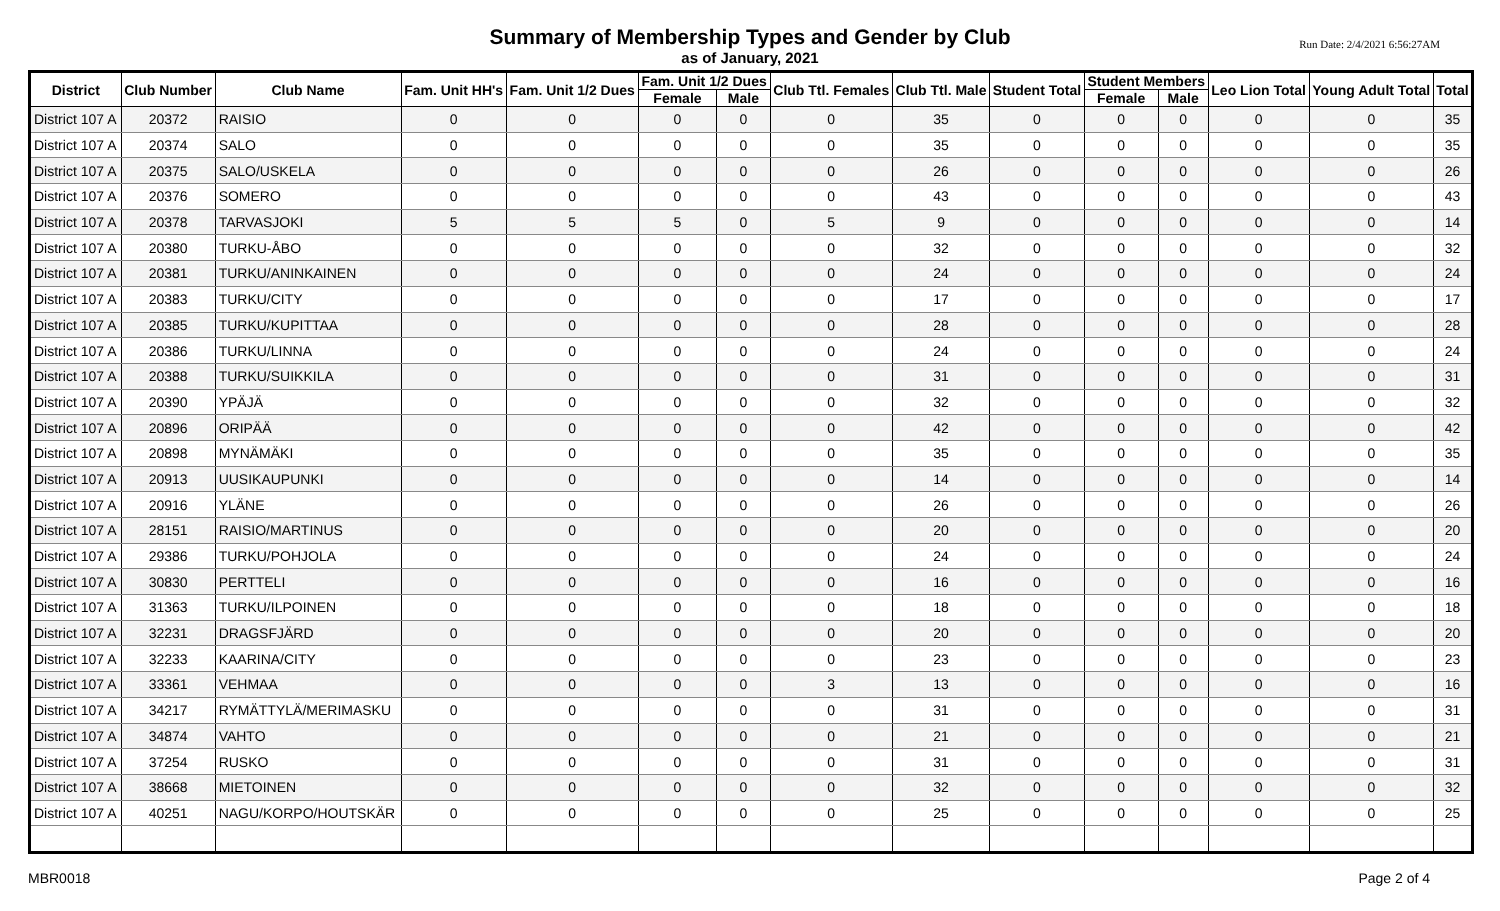Summary of Membership Types and Gender by Club
as of January, 2021
Run Date: 2/4/2021 6:56:27AM
| District | Club Number | Club Name | Fam. Unit HH's | Fam. Unit 1/2 Dues | Fam. Unit 1/2 Dues | | Club Ttl. Females | Club Ttl. Male | Student Total | Student Members | | Leo Lion Total | Young Adult Total | Total |
| --- | --- | --- | --- | --- | --- | --- | --- | --- | --- | --- | --- | --- | --- | --- |
| | | | | | Female | Male | | | | Female | Male | | | |
| District 107 A | 20372 | RAISIO | 0 | 0 | 0 | 0 | 0 | 35 | 0 | 0 | 0 | 0 | 0 | 35 |
| District 107 A | 20374 | SALO | 0 | 0 | 0 | 0 | 0 | 35 | 0 | 0 | 0 | 0 | 0 | 35 |
| District 107 A | 20375 | SALO/USKELA | 0 | 0 | 0 | 0 | 0 | 26 | 0 | 0 | 0 | 0 | 0 | 26 |
| District 107 A | 20376 | SOMERO | 0 | 0 | 0 | 0 | 0 | 43 | 0 | 0 | 0 | 0 | 0 | 43 |
| District 107 A | 20378 | TARVASJOKI | 5 | 5 | 5 | 0 | 5 | 9 | 0 | 0 | 0 | 0 | 0 | 14 |
| District 107 A | 20380 | TURKU-ÅBO | 0 | 0 | 0 | 0 | 0 | 32 | 0 | 0 | 0 | 0 | 0 | 32 |
| District 107 A | 20381 | TURKU/ANINKAINEN | 0 | 0 | 0 | 0 | 0 | 24 | 0 | 0 | 0 | 0 | 0 | 24 |
| District 107 A | 20383 | TURKU/CITY | 0 | 0 | 0 | 0 | 0 | 17 | 0 | 0 | 0 | 0 | 0 | 17 |
| District 107 A | 20385 | TURKU/KUPITTAA | 0 | 0 | 0 | 0 | 0 | 28 | 0 | 0 | 0 | 0 | 0 | 28 |
| District 107 A | 20386 | TURKU/LINNA | 0 | 0 | 0 | 0 | 0 | 24 | 0 | 0 | 0 | 0 | 0 | 24 |
| District 107 A | 20388 | TURKU/SUIKKILA | 0 | 0 | 0 | 0 | 0 | 31 | 0 | 0 | 0 | 0 | 0 | 31 |
| District 107 A | 20390 | YPÄJÄ | 0 | 0 | 0 | 0 | 0 | 32 | 0 | 0 | 0 | 0 | 0 | 32 |
| District 107 A | 20896 | ORIPÄÄ | 0 | 0 | 0 | 0 | 0 | 42 | 0 | 0 | 0 | 0 | 0 | 42 |
| District 107 A | 20898 | MYNÄMÄKI | 0 | 0 | 0 | 0 | 0 | 35 | 0 | 0 | 0 | 0 | 0 | 35 |
| District 107 A | 20913 | UUSIKAUPUNKI | 0 | 0 | 0 | 0 | 0 | 14 | 0 | 0 | 0 | 0 | 0 | 14 |
| District 107 A | 20916 | YLÄNE | 0 | 0 | 0 | 0 | 0 | 26 | 0 | 0 | 0 | 0 | 0 | 26 |
| District 107 A | 28151 | RAISIO/MARTINUS | 0 | 0 | 0 | 0 | 0 | 20 | 0 | 0 | 0 | 0 | 0 | 20 |
| District 107 A | 29386 | TURKU/POHJOLA | 0 | 0 | 0 | 0 | 0 | 24 | 0 | 0 | 0 | 0 | 0 | 24 |
| District 107 A | 30830 | PERTTELI | 0 | 0 | 0 | 0 | 0 | 16 | 0 | 0 | 0 | 0 | 0 | 16 |
| District 107 A | 31363 | TURKU/ILPOINEN | 0 | 0 | 0 | 0 | 0 | 18 | 0 | 0 | 0 | 0 | 0 | 18 |
| District 107 A | 32231 | DRAGSFJÄRD | 0 | 0 | 0 | 0 | 0 | 20 | 0 | 0 | 0 | 0 | 0 | 20 |
| District 107 A | 32233 | KAARINA/CITY | 0 | 0 | 0 | 0 | 0 | 23 | 0 | 0 | 0 | 0 | 0 | 23 |
| District 107 A | 33361 | VEHMAA | 0 | 0 | 0 | 0 | 3 | 13 | 0 | 0 | 0 | 0 | 0 | 16 |
| District 107 A | 34217 | RYMÄTTYLÄ/MERIMASKU | 0 | 0 | 0 | 0 | 0 | 31 | 0 | 0 | 0 | 0 | 0 | 31 |
| District 107 A | 34874 | VAHTO | 0 | 0 | 0 | 0 | 0 | 21 | 0 | 0 | 0 | 0 | 0 | 21 |
| District 107 A | 37254 | RUSKO | 0 | 0 | 0 | 0 | 0 | 31 | 0 | 0 | 0 | 0 | 0 | 31 |
| District 107 A | 38668 | MIETOINEN | 0 | 0 | 0 | 0 | 0 | 32 | 0 | 0 | 0 | 0 | 0 | 32 |
| District 107 A | 40251 | NAGU/KORPO/HOUTSKÄR | 0 | 0 | 0 | 0 | 0 | 25 | 0 | 0 | 0 | 0 | 0 | 25 |
MBR0018 Page 2 of 4